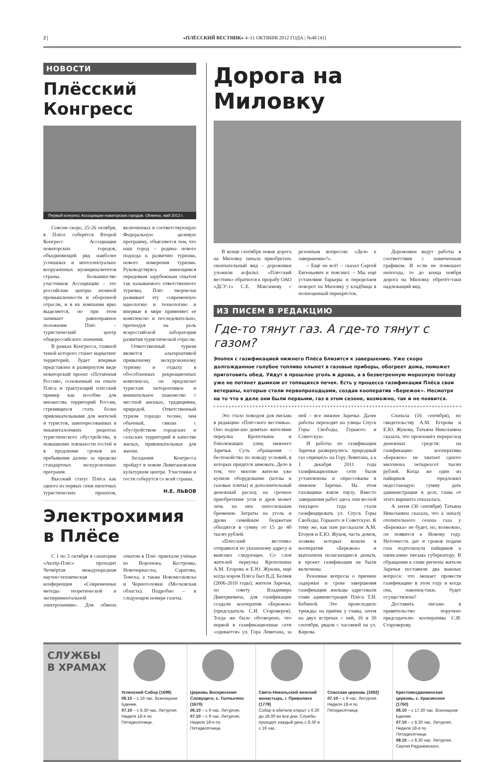2 | «ПЛЁССКИЙ ВЕСТНИК» 4–11 ОКТЯБРЯ 2012 ГОДА | №40 (41)
НОВОСТИ
Плёсский Конгресс
Первый конгресс Ассоциации новаторских городов. Обнинск, май 2012 г.
Совсем скоро, 25-26 октября, в Плёсе соберётся Второй Конгресс Ассоциации новаторских городов, объединяющей ряд наиболее успешных и интеллектуально вооружённых муниципалитетов страны. Большинство участников Ассоциации – это российские центры атомной промышленности и оборонной отрасли, и в их компании ярко выделяется, но при этом занимает равноправное положение Плёс – туристический центр общероссийского значения.
В рамках Конгресса, главной темой которого станет маркетинг территорий, будет впервые представлен в развёрнутом виде новаторский проект «Потаённая Россия», основанный на опыте Плёса и трактующий плёсский пример как пособие для множества территорий России, стремящихся стать более привлекательными для жителей и туристов, заинтересованных в некапиталоёмких рецептах туристического обустройства, в повышении лояльности гостей и в продлении сроков их пребывания далеко за пределы стандартных экскурсионных программ.
Высокий статус Плёса как одного из первых семи пилотных туристических проектов, включённых в соответствующую Федеральную целевую программу, объясняется тем, что наш город – родина нового подхода к развитию туризма, нового измерения туризма. Руководствуясь имеющимся передовым зарубежным опытом так называемого ответственного туризма, Плёс творчески развивает эту современную идеологию и технологию и впервые в мире применяет её комплексно и последовательно, претендуя на роль всероссийской лаборатории развития туристической отрасли.
Ответственный туризм является альтернативой привычному экскурсионному туризму и отдыху в обособленных рекреационных комплексах, он предлагает туристам неторопливое и внимательное знакомство с местной жизнью, традициями, природой. Ответственный туризм гораздо теснее, чем обычный, связан с обустройством городских и сельских территорий в качестве жилых, привлекательных для жизни.
Заседания Конгресса пройдут в новом Левитановском культурном центре. Участники и гости соберутся со всей страны.
Н.Е. ЛЬВОВ
Электрохимия в Плёсе
С 1 по 5 октября в санатории «Актёр-Плёс» проходит Четвёртая международная научно-техническая конференция «Современные методы теоретической и экспериментальной электрохимии». Для обмена опытом в Плёс приехали учёные из Воронежа, Костромы, Новочеркасска, Саратова, Томска, а также Новомосковска и Черноголовки (Московская область). Подробно – в следующем номере газеты.
Дорога на Миловку
В конце сентября новая дорога на Миловку начала приобретать окончательный вид – дорожники уложили асфальт. «Плёсский вестник» обратился к прорабу ОАО «ДСУ-1» С.Е. Максимову с резонным вопросом: «Дело к завершению?».
– Ещё не всё! – сказал Сергей Евгеньевич и пояснил: – Мы ещё установим барьеры и переделаем поворот на Миловку у кладбища в полноценный перекрёсток.
Дорожники ведут работы в соответствии с намеченным графиком. И если не помешает непогода, то до конца ноября дорога на Миловку обретёт-таки надлежащий вид.
ИЗ ПИСЕМ В РЕДАКЦИЮ
Где-то тянут газ. А где-то тянут с газом?
Эпопея с газификацией нижнего Плёса близится к завершению. Уже скоро долгожданное голубое топливо хлынет в газовые приборы, обогреет дома, поможет приготовить обед. Уйдут в прошлое уголь и дрова, а в безветренную морозную погоду уже не потянет дымком от топящихся печек. Есть у процесса газификации Плёса свои ветераны, которые стали первопроходцами, создав кооператив «Бережок». Несмотря на то что в деле они были первыми, газ в этом сезоне, возможно, так и не появится.
Это стало поводом для письма в редакцию «Плёсского вестника». Оно подписано девятью жителями переулка Кропоткина и близлежащих улиц нижнего Заречья. Суть обращения – беспокойство по поводу условий, в которых придётся зимовать. Дело в том, что многие жители уже купили оборудование (котлы и газовые плиты) и дополнительный денежный расход на срочное приобретение угля и дров может лечь на них непосильным бременем. Затраты на уголь и дрова семейным бюджетам обходятся в сумму от 15 до 40 тысяч рублей.
«Плёсский вестник» отправился по указанному адресу и выяснил следующее. Со слов жителей переулка Кропоткина А.М. Егорова и Е.Ю. Жукова, ещё когда мэром Плёса был В.Д. Беляев (2006-2010 годы), жители Заречья, по совету Владимира Дмитриевича, для газификации создали кооператив «Бережок» (председатель С.И. Староверов). Тогда же было обговорено, что первой в газификационные сети «одевается» ул. Гора Левитана, за ней – все нижнее Заречье. Далее работы переходят на улицы Спуск Горы Свободы, Горького и Советскую.
И работы по газификации Заречья развернулись: природный газ «пришёл» на Гору Левитана, а к 1 декабря 2011 года газификационные сети были установлены и опрессованы в нижнем Заречье. На этом газовщики взяли паузу. Вместо завершения работ здесь они весной текущего года стали газифицировать ул. Спуск Горы Свободы, Горького и Советскую. К тому же, как нам рассказали А.М. Егоров и Е.Ю. Жуков, часть домов, хозяева которых вошли в кооператив «Бережок» и выплатили полагающиеся деньги, в проект газификации не были включены.
Резонные вопросы о причине задержки и сроке завершения газификации жильцы адресовали главе администрации Плёса Т.Н. Бебиной. Это происходило трижды: на приёме у главы, затем на двух встречах с ней, 16 и 30 сентября, рядом с часовней на ул. Кирова.
Сначала (16 сентября), по свидетельству А.М. Егорова и Е.Ю. Жукова, Татьяна Николаевна сказала, что произошёл перерасход денежных средств: на газификацию кооператива «Бережок» не хватает одного миллиона четырехсот тысяч рублей. Когда же один из пайщиков предложил недостающую сумму дать администрации в долг, глава от этого варианта отказалась.
А затем (30 сентября) Татьяна Николаевна сказала, что к началу отопительного сезона газа у «Бережка» не будет, но, возможно, он появится к Новому году. Неточность дат и сроков подачи газа подтолкнула пайщиков к написанию письма губернатору. В обращении к главе региона жители Заречья поставили два важных вопроса: что мешает провести газификацию в этом году и когда она, наконец-таки, будет осуществлена?
Доставить письмо в правительство поручено председателю кооператива С.И. Староверову.
СЛУЖБЫ
В ХРАМАХ
Успенский Собор (1699)
06.10 – с 16 час. Всенощное Бдение.
07.10 – с 8.30 час. Литургия. Неделя 18-я по Пятидесятнице.
Церковь Воскресения Словущего, с. Толпыгино (1670)
06.10 – с 9 час. Литургия.
07.10 – с 9 час. Литургия. Неделя 18-я по Пятидесятнице.
Свято-Никольский женский монастырь, г. Приволжск (1779)
Собор в обители открыт с 6.30 до 18.00 во все дни. Службы проходят каждый день с 8.30 и с 16 час.
Спасская церковь (1682)
07.10 – с 9 час. Литургия. Неделя 18-я по Пятидесятнице.
Крестовоздвиженская церковь, с. Красинское (1760)
06.10 – с 17.30 час. Всенощное Бдение.
07.10 – с 8.30 час. Литургия. Неделя 18-я по Пятидесятнице.
08.10 – с 8.30 час. Литургия. Сергия Радонежского.